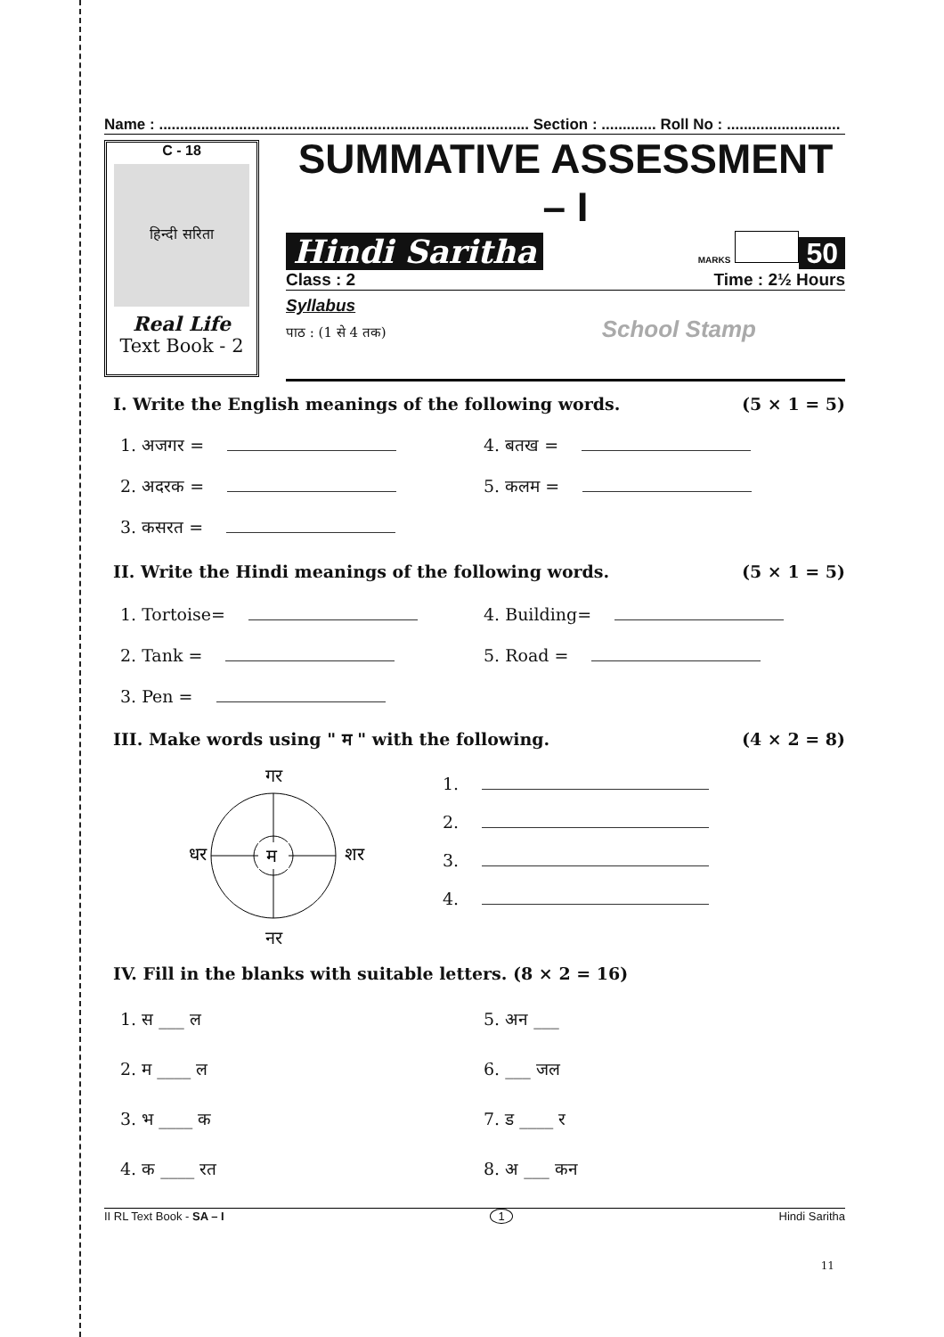Name : ........................................................................................ Section : ............. Roll No : ...........................
C - 18
हिन्दी सरिता
Real Life
Text Book - 2
SUMMATIVE ASSESSMENT – I
Hindi Saritha MARKS 50
Class : 2 Time : 2½ Hours
Syllabus
पाठ : (1 से 4 तक) School Stamp
I. Write the English meanings of the following words. (5 × 1 = 5)
1. अजगर = 4. बतख =
2. अदरक = 5. कलम =
3. कसरत =
II. Write the Hindi meanings of the following words. (5 × 1 = 5)
1. Tortoise= 4. Building=
2. Tank = 5. Road =
3. Pen =
III. Make words using " म " with the following. (4 × 2 = 8)
गर
धर
म
शर
नर
1.
2.
3.
4.
IV. Fill in the blanks with suitable letters. (8 × 2 = 16)
1. स ___ ल 5. अन ___
2. म ____ ल 6. ___ जल
3. भ ____ क 7. ड ____ र
4. क ____ रत 8. अ ___ कन
II RL Text Book - SA – I 1 Hindi Saritha
11